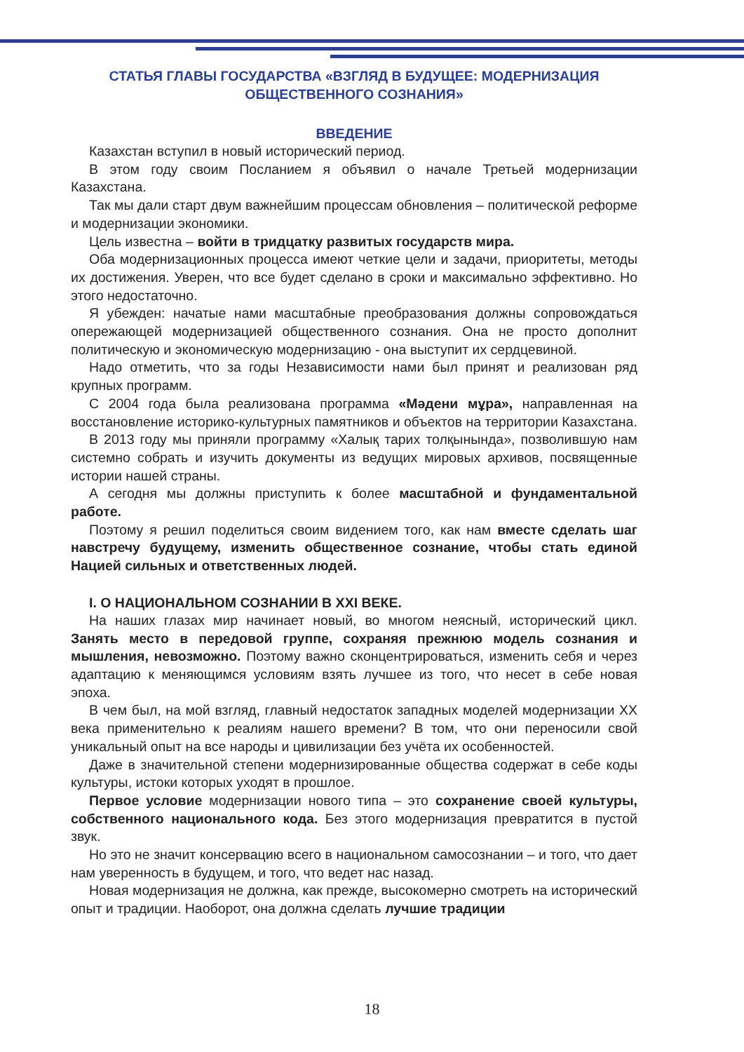СТАТЬЯ ГЛАВЫ ГОСУДАРСТВА «ВЗГЛЯД В БУДУЩЕЕ: МОДЕРНИЗАЦИЯ ОБЩЕСТВЕННОГО СОЗНАНИЯ»
ВВЕДЕНИЕ
Казахстан вступил в новый исторический период.
В этом году своим Посланием я объявил о начале Третьей модернизации Казахстана.
Так мы дали старт двум важнейшим процессам обновления – политической реформе и модернизации экономики.
Цель известна – войти в тридцатку развитых государств мира.
Оба модернизационных процесса имеют четкие цели и задачи, приоритеты, методы их достижения. Уверен, что все будет сделано в сроки и максимально эффективно. Но этого недостаточно.
Я убежден: начатые нами масштабные преобразования должны сопровождаться опережающей модернизацией общественного сознания. Она не просто дополнит политическую и экономическую модернизацию - она выступит их сердцевиной.
Надо отметить, что за годы Независимости нами был принят и реализован ряд крупных программ.
С 2004 года была реализована программа «Мәдени мұра», направленная на восстановление историко-культурных памятников и объектов на территории Казахстана.
В 2013 году мы приняли программу «Халық тарих толқынында», позволившую нам системно собрать и изучить документы из ведущих мировых архивов, посвященные истории нашей страны.
А сегодня мы должны приступить к более масштабной и фундаментальной работе.
Поэтому я решил поделиться своим видением того, как нам вместе сделать шаг навстречу будущему, изменить общественное сознание, чтобы стать единой Нацией сильных и ответственных людей.
I. О НАЦИОНАЛЬНОМ СОЗНАНИИ В XXI ВЕКЕ.
На наших глазах мир начинает новый, во многом неясный, исторический цикл. Занять место в передовой группе, сохраняя прежнюю модель сознания и мышления, невозможно. Поэтому важно сконцентрироваться, изменить себя и через адаптацию к меняющимся условиям взять лучшее из того, что несет в себе новая эпоха.
В чем был, на мой взгляд, главный недостаток западных моделей модернизации XX века применительно к реалиям нашего времени? В том, что они переносили свой уникальный опыт на все народы и цивилизации без учёта их особенностей.
Даже в значительной степени модернизированные общества содержат в себе коды культуры, истоки которых уходят в прошлое.
Первое условие модернизации нового типа – это сохранение своей культуры, собственного национального кода. Без этого модернизация превратится в пустой звук.
Но это не значит консервацию всего в национальном самосознании – и того, что дает нам уверенность в будущем, и того, что ведет нас назад.
Новая модернизация не должна, как прежде, высокомерно смотреть на исторический опыт и традиции. Наоборот, она должна сделать лучшие традиции
18